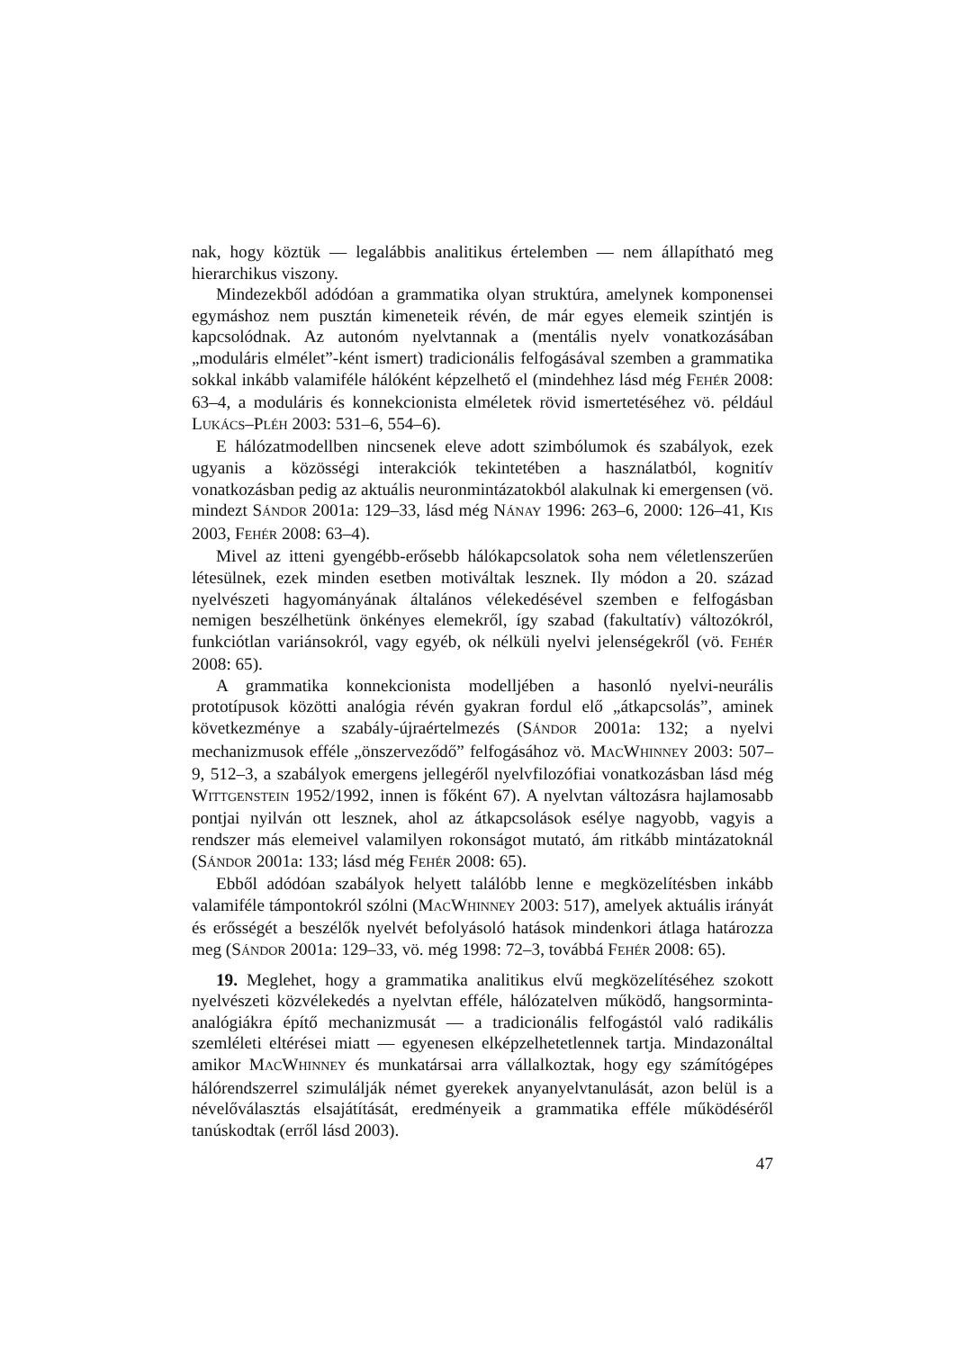nak, hogy köztük — legalábbis analitikus értelemben — nem állapítható meg hierarchikus viszony.
Mindezekből adódóan a grammatika olyan struktúra, amelynek komponensei egymáshoz nem pusztán kimeneteik révén, de már egyes elemeik szintjén is kapcsolódnak. Az autonóm nyelvtannak a (mentális nyelv vonatkozásában „moduláris elmélet”-ként ismert) tradicionális felfogásával szemben a grammatika sokkal inkább valamiféle hálóként képzelhető el (mindehhez lásd még FEHÉR 2008: 63–4, a moduláris és konnekcionista elméletek rövid ismertetéséhez vö. például LUKÁCS–PLÉH 2003: 531–6, 554–6).
E hálózatmodellben nincsenek eleve adott szimbólumok és szabályok, ezek ugyanis a közösségi interakciók tekintetében a használatból, kognitív vonatkozásban pedig az aktuális neuronmintázatokból alakulnak ki emergensen (vö. mindezt SÁNDOR 2001a: 129–33, lásd még NÁNAY 1996: 263–6, 2000: 126–41, KIS 2003, FEHÉR 2008: 63–4).
Mivel az itteni gyengébb-erősebb hálókapcsolatok soha nem véletlenszerűen létesülnek, ezek minden esetben motiváltak lesznek. Ily módon a 20. század nyelvészeti hagyományának általános vélekedésével szemben e felfogásban nemigen beszélhetünk önkényes elemekről, így szabad (fakultatív) változókról, funkciótlan variánsokról, vagy egyéb, ok nélküli nyelvi jelenségekről (vö. FEHÉR 2008: 65).
A grammatika konnekcionista modelljében a hasonló nyelvi-neurális prototípusok közötti analógia révén gyakran fordul elő „átkapcsolás”, aminek következménye a szabály-újraértelmezés (SÁNDOR 2001a: 132; a nyelvi mechanizmusok efféle „önszerveződő” felfogásához vö. MACWHINNEY 2003: 507–9, 512–3, a szabályok emergens jellegéről nyelvfilozófiai vonatkozásban lásd még WITTGENSTEIN 1952/1992, innen is főként 67). A nyelvtan változásra hajlamosabb pontjai nyilván ott lesznek, ahol az átkapcsolások esélye nagyobb, vagyis a rendszer más elemeivel valamilyen rokonságot mutató, ám ritkább mintázatoknál (SÁNDOR 2001a: 133; lásd még FEHÉR 2008: 65).
Ebből adódóan szabályok helyett találóbb lenne e megközelítésben inkább valamiféle támpontokról szólni (MACWHINNEY 2003: 517), amelyek aktuális irányát és erősségét a beszélők nyelvét befolyásoló hatások mindenkori átlaga határozza meg (SÁNDOR 2001a: 129–33, vö. még 1998: 72–3, továbbá FEHÉR 2008: 65).
19. Meglehet, hogy a grammatika analitikus elvű megközelítéséhez szokott nyelvészeti közvélekedés a nyelvtan efféle, hálózatelven működő, hangsorminta-analógiákra építő mechanizmusát — a tradicionális felfogástól való radikális szemléleti eltérései miatt — egyenesen elképzelhetetlennek tartja. Mindazonáltal amikor MACWHINNEY és munkatársai arra vállalkoztak, hogy egy számítógépes hálórendszerrel szimulálják német gyerekek anyanyelvtanulását, azon belül is a névelőválasztás elsajátítását, eredményeik a grammatika efféle működéséről tanúskodtak (erről lásd 2003).
47